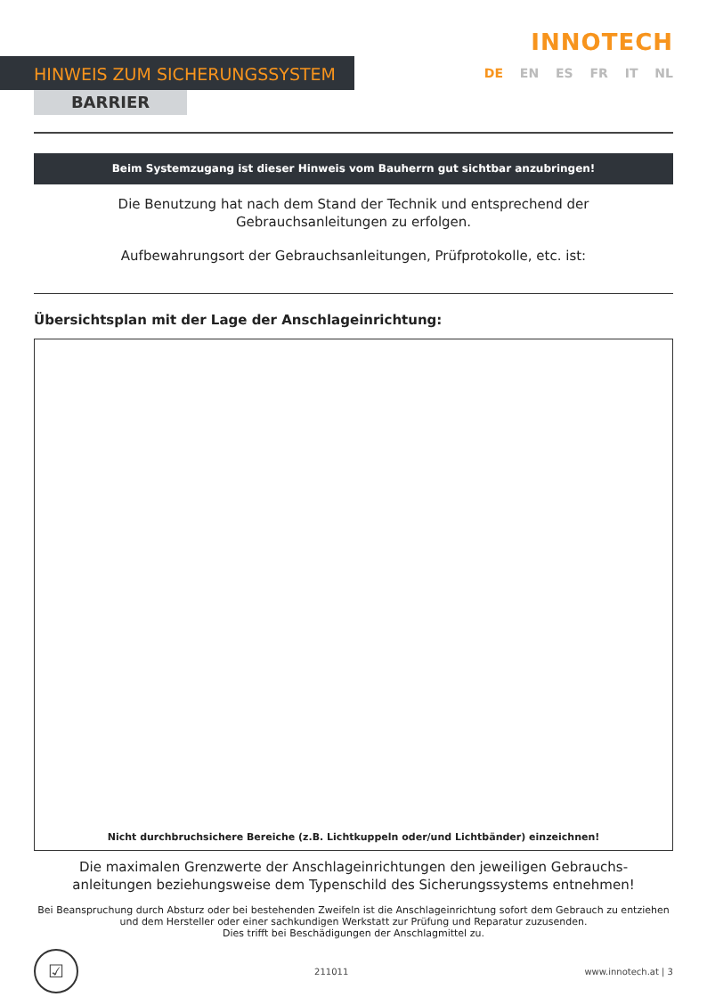HINWEIS ZUM SICHERUNGSSYSTEM
BARRIER
INNOTECH
DE EN ES FR IT NL
Beim Systemzugang ist dieser Hinweis vom Bauherrn gut sichtbar anzubringen!
Die Benutzung hat nach dem Stand der Technik und entsprechend der
Gebrauchsanleitungen zu erfolgen.
Aufbewahrungsort der Gebrauchsanleitungen, Prüfprotokolle, etc. ist:
Übersichtsplan mit der Lage der Anschlageinrichtung:
Nicht durchbruchsichere Bereiche (z.B. Lichtkuppeln oder/und Lichtbänder) einzeichnen!
Die maximalen Grenzwerte der Anschlageinrichtungen den jeweiligen Gebrauchs-
anleitungen beziehungsweise dem Typenschild des Sicherungssystems entnehmen!
Bei Beanspruchung durch Absturz oder bei bestehenden Zweifeln ist die Anschlageinrichtung sofort dem Gebrauch zu entziehen
und dem Hersteller oder einer sachkundigen Werkstatt zur Prüfung und Reparatur zuzusenden.
Dies trifft bei Beschädigungen der Anschlagmittel zu.
☑
211011 www.innotech.at | 3